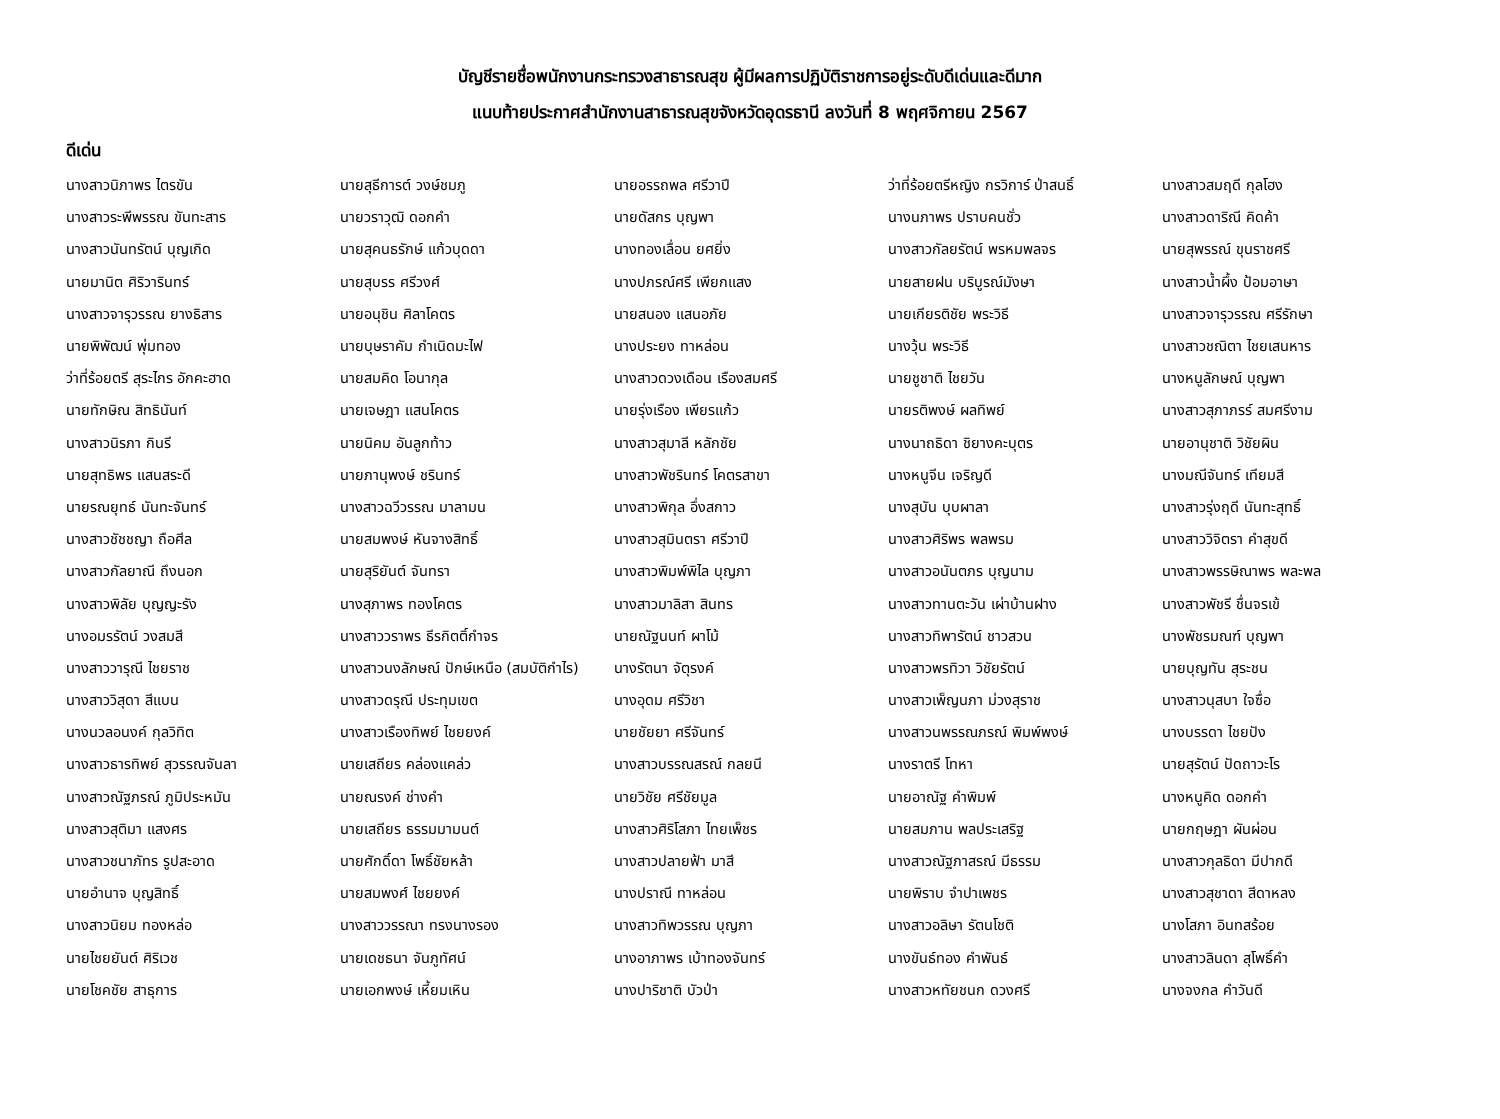บัญชีรายชื่อพนักงานกระทรวงสาธารณสุข ผู้มีผลการปฏิบัติราชการอยู่ระดับดีเด่นและดีมาก
แนบท้ายประกาศสำนักงานสาธารณสุขจังหวัดอุดรธานี ลงวันที่ 8 พฤศจิกายน 2567
ดีเด่น
| นางสาวนิภาพร ไตรขัน | นายสุธีการต์ วงษ์ชมภู | นายอรรถพล ศรีวาปี | ว่าที่ร้อยตรีหญิง กรวิการ์ ป่าสนธิ์ | นางสาวสมฤดี กุลโฮง |
| นางสาวระพีพรรณ ขันทะสาร | นายวราวุฒิ ดอกคำ | นายดัสกร บุญพา | นางนภาพร ปราบคนชั่ว | นางสาวดาริณี คิดค้า |
| นางสาวนันทรัตน์ บุญเกิด | นายสุคนธรักษ์ แก้วบุดดา | นางทองเลื่อน ยศยิ่ง | นางสาวกัลยรัตน์ พรหมพลจร | นายสุพรรณ์ ขุนราชศรี |
| นายมานิต ศิริวารินทร์ | นายสุบรร ศรีวงศ์ | นางปภรณ์ศรี เพียกแสง | นายสายฝน บริบูรณ์มังษา | นางสาวน้ำผึ้ง ป้อมอาษา |
| นางสาวจารุวรรณ ยางธิสาร | นายอนุชิน ศิลาโคตร | นายสนอง แสนอภัย | นายเกียรติชัย พระวิธี | นางสาวจารุวรรณ ศรีรักษา |
| นายพิพัฒน์ พุ่มทอง | นายบุษราคัม กำเนิดมะไฟ | นางประยง ทาหล่อน | นางวุ้น พระวิธี | นางสาวชณิตา ไชยเสนหาร |
| ว่าที่ร้อยตรี สุระไกร อักคะฮาด | นายสมคิด โอนากุล | นางสาวดวงเดือน เรืองสมศรี | นายชูชาติ ไชยวัน | นางหนูลักษณ์ บุญพา |
| นายทักษิณ สิทธินันท์ | นายเจษฎา แสนโคตร | นายรุ่งเรือง เพียรแก้ว | นายรติพงษ์ ผลทิพย์ | นางสาวสุภาภรร์ สมศรีงาม |
| นางสาวนิรภา กินรี | นายนิคม อันลูกท้าว | นางสาวสุมาลี หลักชัย | นางนาถธิดา ชิยางคะบุตร | นายอานุชาติ วิชัยผิน |
| นายสุทธิพร แสนสระดี | นายภานุพงษ์ ชรินทร์ | นางสาวพัชรินทร์ โคตรสาขา | นางหนูจีน เจริญดี | นางมณีจันทร์ เทียมสี |
| นายรณยุทธ์ นันทะจันทร์ | นางสาวฉวีวรรณ มาลามน | นางสาวพิกุล อึ่งสกาว | นางสุบัน บุบผาลา | นางสาวรุ่งฤดี นันทะสุทธิ์ |
| นางสาวชัชชญา ถือศีล | นายสมพงษ์ หันจางสิทธิ์ | นางสาวสุมินตรา ศรีวาปี | นางสาวศิริพร พลพรม | นางสาววิจิตรา คำสุขดี |
| นางสาวกัลยาณี ถึงนอก | นายสุริยันต์ จันทรา | นางสาวพิมพ์พิไล บุญภา | นางสาวอนันตภร บุญนาม | นางสาวพรรษิณาพร พละพล |
| นางสาวพิลัย บุญญะรัง | นางสุภาพร ทองโคตร | นางสาวมาลิสา สินทร | นางสาวทานตะวัน เผ่าบ้านฝาง | นางสาวพัชรี ชื่นจรเข้ |
| นางอมรรัตน์ วงสมสี | นางสาววราพร ธีรกิตติ์กำจร | นายณัฐนนท์ ผาโม้ | นางสาวทิพารัตน์ ชาวสวน | นางพัชรมณฑ์ บุญพา |
| นางสาววารุณี ไชยราช | นางสาวนงลักษณ์ ปักษ์เหนือ (สมบัติกำไร) | นางรัตนา จัตุรงค์ | นางสาวพรทิวา วิชัยรัตน์ | นายบุญทัน สุระชน |
| นางสาววิสุดา สีแบน | นางสาวดรุณี ประทุมเขต | นางอุดม ศรีวิชา | นางสาวเพ็ญนภา ม่วงสุราช | นางสาวนุสบา ใจซื่อ |
| นางนวลอนงค์ กุลวิทิต | นางสาวเรืองทิพย์ ไชยยงค์ | นายชัยยา ศรีจันทร์ | นางสาวนพรรณภรณ์ พิมพ์พงษ์ | นางบรรดา ไชยปัง |
| นางสาวธารทิพย์ สุวรรณจันลา | นายเสถียร คล่องแคล่ว | นางสาวบรรณสรณ์ กลยนี | นางราตรี โทหา | นายสุรัตน์ ปัดถาวะโร |
| นางสาวณัฐภรณ์ ภูมิประหมัน | นายณรงค์ ช่างคำ | นายวิชัย ศรีชัยมูล | นายอาณัฐ คำพิมพ์ | นางหนูคิด ดอกคำ |
| นางสาวสุติมา แสงศร | นายเสถียร ธรรมมามนต์ | นางสาวศิริโสภา ไทยเพ็ชร | นายสมภาน พลประเสริฐ | นายกฤษฎา ผันผ่อน |
| นางสาวชนาภัทร รูปสะอาด | นายศักดิ์ดา โพธิ์ชัยหล้า | นางสาวปลายฟ้า มาสี | นางสาวณัฐภาสรณ์ มีธรรม | นางสาวกุลธิดา มีปากดี |
| นายอำนาจ บุญสิทธิ์ | นายสมพงศ์ ไชยยงค์ | นางปราณี ทาหล่อน | นายพิราบ จำปาเพชร | นางสาวสุชาดา สีดาหลง |
| นางสาวนิยม ทองหล่อ | นางสาววรรณา ทรงนางรอง | นางสาวทิพวรรณ บุญภา | นางสาวอลิษา รัตนโชติ | นางโสภา อินทสร้อย |
| นายไชยยันต์ ศิริเวช | นายเดชธนา จันภูทัศน์ | นางอาภาพร เบ้าทองจันทร์ | นางขันธ์ทอง คำพันธ์ | นางสาวลินดา สุโพธิ์คำ |
| นายโชคชัย สาธุการ | นายเอกพงษ์ เหี้ยมเหิน | นางปาริชาติ บัวป่า | นางสาวหทัยชนก ดวงศรี | นางจงกล คำวันดี |